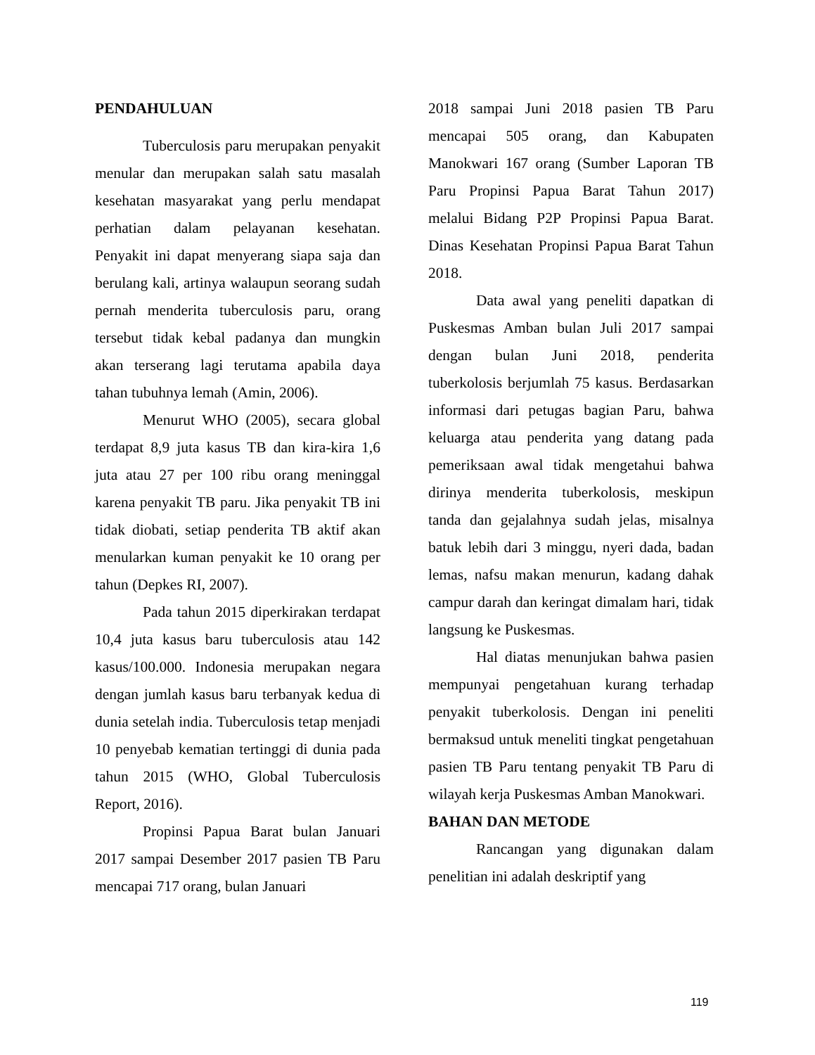PENDAHULUAN
Tuberculosis paru merupakan penyakit menular dan merupakan salah satu masalah kesehatan masyarakat yang perlu mendapat perhatian dalam pelayanan kesehatan. Penyakit ini dapat menyerang siapa saja dan berulang kali, artinya walaupun seorang sudah pernah menderita tuberculosis paru, orang tersebut tidak kebal padanya dan mungkin akan terserang lagi terutama apabila daya tahan tubuhnya lemah (Amin, 2006).
Menurut WHO (2005), secara global terdapat 8,9 juta kasus TB dan kira-kira 1,6 juta atau 27 per 100 ribu orang meninggal karena penyakit TB paru. Jika penyakit TB ini tidak diobati, setiap penderita TB aktif akan menularkan kuman penyakit ke 10 orang per tahun (Depkes RI, 2007).
Pada tahun 2015 diperkirakan terdapat 10,4 juta kasus baru tuberculosis atau 142 kasus/100.000. Indonesia merupakan negara dengan jumlah kasus baru terbanyak kedua di dunia setelah india. Tuberculosis tetap menjadi 10 penyebab kematian tertinggi di dunia pada tahun 2015 (WHO, Global Tuberculosis Report, 2016).
Propinsi Papua Barat bulan Januari 2017 sampai Desember 2017 pasien TB Paru mencapai 717 orang, bulan Januari
2018 sampai Juni 2018 pasien TB Paru mencapai 505 orang, dan Kabupaten Manokwari 167 orang (Sumber Laporan TB Paru Propinsi Papua Barat Tahun 2017) melalui Bidang P2P Propinsi Papua Barat. Dinas Kesehatan Propinsi Papua Barat Tahun 2018.
Data awal yang peneliti dapatkan di Puskesmas Amban bulan Juli 2017 sampai dengan bulan Juni 2018, penderita tuberkolosis berjumlah 75 kasus. Berdasarkan informasi dari petugas bagian Paru, bahwa keluarga atau penderita yang datang pada pemeriksaan awal tidak mengetahui bahwa dirinya menderita tuberkolosis, meskipun tanda dan gejalahnya sudah jelas, misalnya batuk lebih dari 3 minggu, nyeri dada, badan lemas, nafsu makan menurun, kadang dahak campur darah dan keringat dimalam hari, tidak langsung ke Puskesmas.
Hal diatas menunjukan bahwa pasien mempunyai pengetahuan kurang terhadap penyakit tuberkolosis. Dengan ini peneliti bermaksud untuk meneliti tingkat pengetahuan pasien TB Paru tentang penyakit TB Paru di wilayah kerja Puskesmas Amban Manokwari.
BAHAN DAN METODE
Rancangan yang digunakan dalam penelitian ini adalah deskriptif yang
119